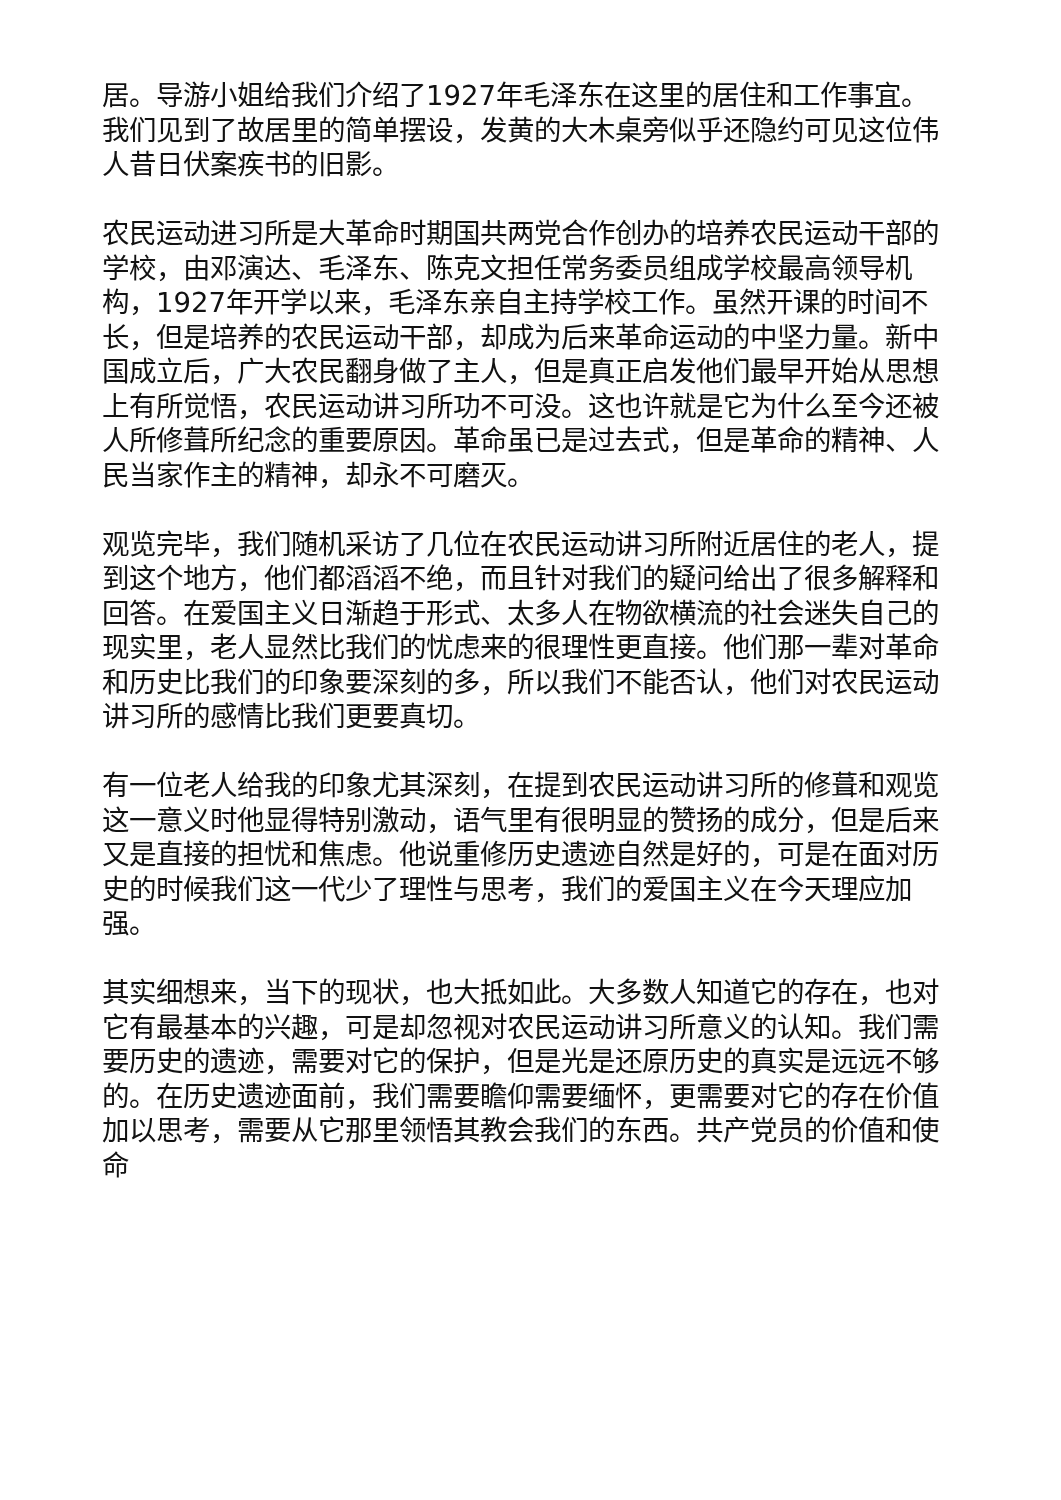居。导游小姐给我们介绍了1927年毛泽东在这里的居住和工作事宜。我们见到了故居里的简单摆设，发黄的大木桌旁似乎还隐约可见这位伟人昔日伏案疾书的旧影。
农民运动进习所是大革命时期国共两党合作创办的培养农民运动干部的学校，由邓演达、毛泽东、陈克文担任常务委员组成学校最高领导机构，1927年开学以来，毛泽东亲自主持学校工作。虽然开课的时间不长，但是培养的农民运动干部，却成为后来革命运动的中坚力量。新中国成立后，广大农民翻身做了主人，但是真正启发他们最早开始从思想上有所觉悟，农民运动讲习所功不可没。这也许就是它为什么至今还被人所修葺所纪念的重要原因。革命虽已是过去式，但是革命的精神、人民当家作主的精神，却永不可磨灭。
观览完毕，我们随机采访了几位在农民运动讲习所附近居住的老人，提到这个地方，他们都滔滔不绝，而且针对我们的疑问给出了很多解释和回答。在爱国主义日渐趋于形式、太多人在物欲横流的社会迷失自己的现实里，老人显然比我们的忧虑来的很理性更直接。他们那一辈对革命和历史比我们的印象要深刻的多，所以我们不能否认，他们对农民运动讲习所的感情比我们更要真切。
有一位老人给我的印象尤其深刻，在提到农民运动讲习所的修葺和观览这一意义时他显得特别激动，语气里有很明显的赞扬的成分，但是后来又是直接的担忧和焦虑。他说重修历史遗迹自然是好的，可是在面对历史的时候我们这一代少了理性与思考，我们的爱国主义在今天理应加强。
其实细想来，当下的现状，也大抵如此。大多数人知道它的存在，也对它有最基本的兴趣，可是却忽视对农民运动讲习所意义的认知。我们需要历史的遗迹，需要对它的保护，但是光是还原历史的真实是远远不够的。在历史遗迹面前，我们需要瞻仰需要缅怀，更需要对它的存在价值加以思考，需要从它那里领悟其教会我们的东西。共产党员的价值和使命